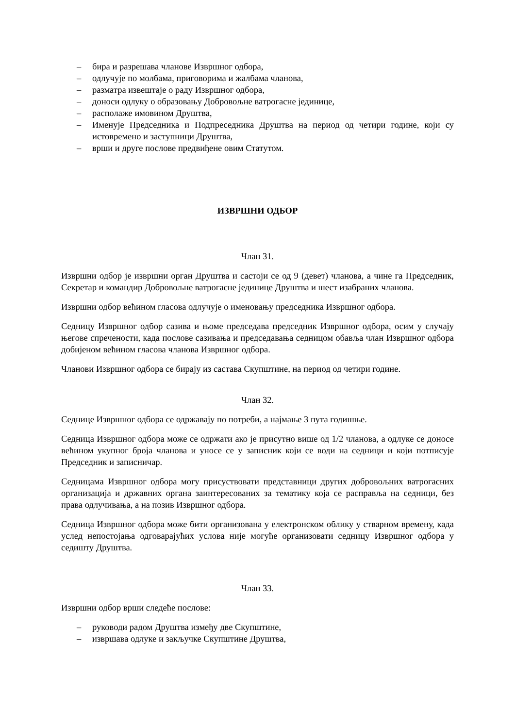– бира и разрешава чланове Извршног одбора,
– одлучује по молбама, приговорима и жалбама чланова,
– разматра извештаје о раду Извршног одбора,
– доноси одлуку о образовању Добровољне ватрогасне јединице,
– располаже имовином Друштва,
– Именује Председника и Подпреседника Друштва на период од четири године, који су истовремено и заступници Друштва,
– врши и друге послове предвиђене овим Статутом.
ИЗВРШНИ ОДБОР
Члан 31.
Извршни одбор је извршни орган Друштва и састоји се од 9 (девет) чланова, а чине га Председник, Секретар и командир Добровољне ватрогасне јединице Друштва и шест изабраних чланова.
Извршни одбор већином гласова одлучује о именовању председника Извршног одбора.
Седницу Извршног одбор сазива и њоме председава председник Извршног одбора, осим у случају његове спречености, када послове сазивања и председавања седницом обавља члан Извршног одбора добијеном већином гласова чланова Извршног одбора.
Чланови Извршног одбора се бирају из састава Скупштине, на период од четири године.
Члан 32.
Седнице Извршног одбора се одржавају по потреби, а најмање 3 пута годишње.
Седница Извршног одбора може се одржати ако је присутно више од 1/2 чланова, а одлуке се доносе већином укупног броја чланова и уносе се у записник који се води на седници и који потписује Председник и записничар.
Седницама Извршног одбора могу присуствовати представници других добровољних ватрогасних организација и државних органа заинтересованих за тематику која се расправља на седници, без права одлучивања, а на позив Извршног одбора.
Седница Извршног одбора може бити организована у електронском облику у стварном времену, када услед непостојања одговарајућих услова није могуће организовати седницу Извршног одбора у седишту Друштва.
Члан 33.
Извршни одбор врши следеће послове:
– руководи радом Друштва између две Скупштине,
– извршава одлуке и закључке Скупштине Друштва,